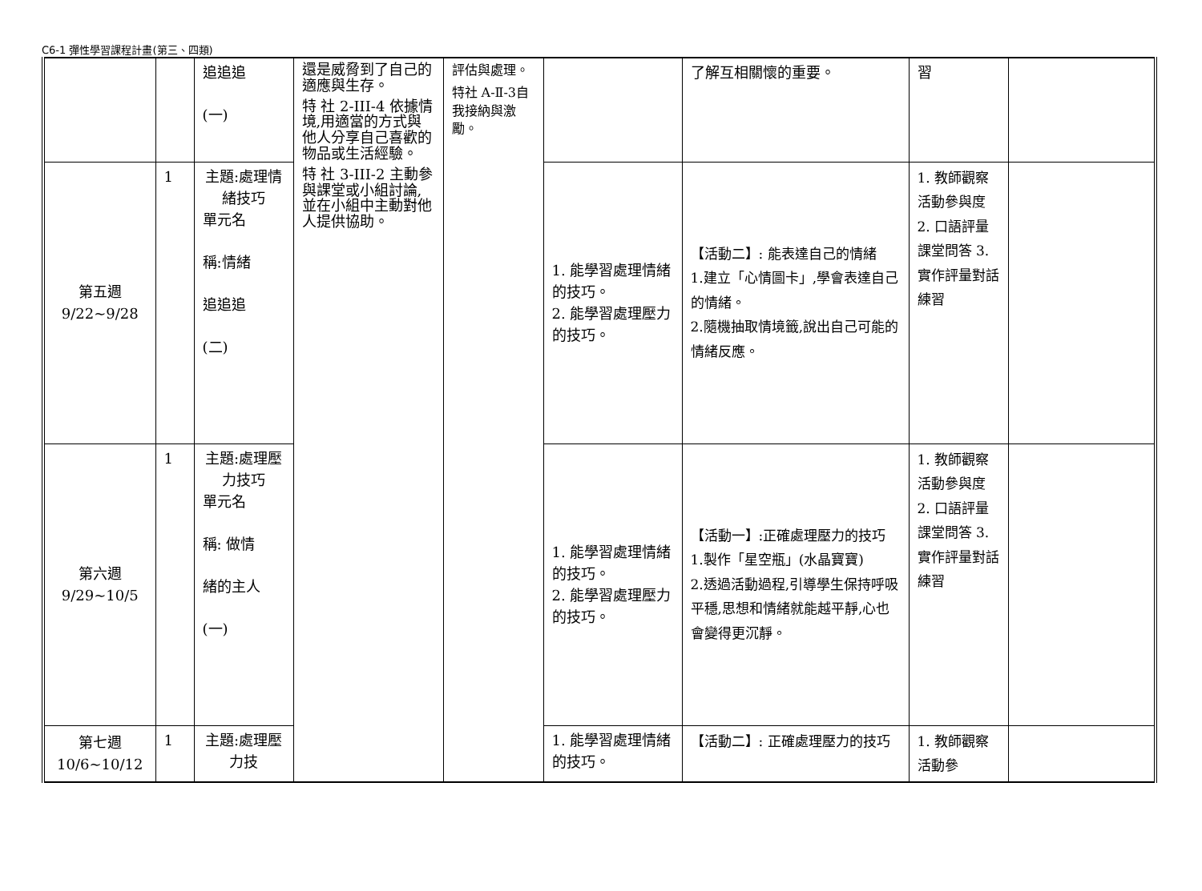C6-1 彈性學習課程計畫(第三、四類)
| | | 追追追 (一) | 還是威脅到了自己的適應與生存。 特 社 2-III-4 依據情境,用適當的方式與他人分享自己喜歡的物品或生活經驗。 特 社 3-III-2 主動參與課堂或小組討論,並在小組中主動對他人提供協助。 | 評估與處理。 特社 A-Ⅱ-3自我接納與激勵。 | | 了解互相關懷的重要。 | 習 | |
| 第五週 9/22~9/28 | 1 | 主題:處理情緒技巧 單元名 稱:情緒 追追追 (二) | | | 1. 能學習處理情緒的技巧。 2. 能學習處理壓力的技巧。 | 【活動二】: 能表達自己的情緒 1.建立「心情圖卡」,學會表達自己的情緒。 2.隨機抽取情境籤,說出自己可能的情緒反應。 | 1. 教師觀察活動參與度 2. 口語評量課堂問答 3. 實作評量對話練習 | |
| 第六週 9/29~10/5 | 1 | 主題:處理壓力技巧 單元名 稱: 做情 緒的主人 (一) | | | 1. 能學習處理情緒的技巧。 2. 能學習處理壓力的技巧。 | 【活動一】:正確處理壓力的技巧 1.製作「星空瓶」(水晶寶寶) 2.透過活動過程,引導學生保持呼吸平穩,思想和情緒就能越平靜,心也會變得更沉靜。 | 1. 教師觀察活動參與度 2. 口語評量課堂問答 3. 實作評量對話練習 | |
| 第七週 10/6~10/12 | 1 | 主題:處理壓力技 | | | 1. 能學習處理情緒的技巧。 | 【活動二】: 正確處理壓力的技巧 | 1. 教師觀察活動參 | |